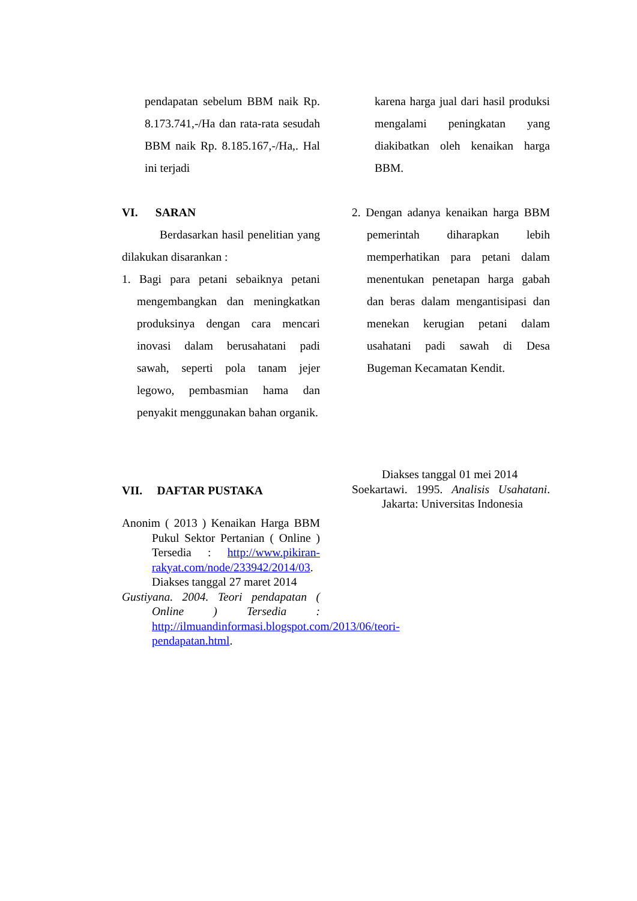pendapatan sebelum BBM naik Rp. 8.173.741,-/Ha dan rata-rata sesudah BBM naik Rp. 8.185.167,-/Ha,. Hal ini terjadi
karena harga jual dari hasil produksi mengalami peningkatan yang diakibatkan oleh kenaikan harga BBM.
VI. SARAN
Berdasarkan hasil penelitian yang dilakukan disarankan :
1. Bagi para petani sebaiknya petani mengembangkan dan meningkatkan produksinya dengan cara mencari inovasi dalam berusahatani padi sawah, seperti pola tanam jejer legowo, pembasmian hama dan penyakit menggunakan bahan organik.
2. Dengan adanya kenaikan harga BBM pemerintah diharapkan lebih memperhatikan para petani dalam menentukan penetapan harga gabah dan beras dalam mengantisipasi dan menekan kerugian petani dalam usahatani padi sawah di Desa Bugeman Kecamatan Kendit.
VII. DAFTAR PUSTAKA
Anonim ( 2013 ) Kenaikan Harga BBM Pukul Sektor Pertanian ( Online ) Tersedia : http://www.pikiran-rakyat.com/node/233942/2014/03. Diakses tanggal 27 maret 2014
Gustiyana. 2004. Teori pendapatan ( Online ) Tersedia : http://ilmuandinformasi.blogspot.com/2013/06/teori-pendapatan.html.
Diakses tanggal 01 mei 2014
Soekartawi. 1995. Analisis Usahatani. Jakarta: Universitas Indonesia